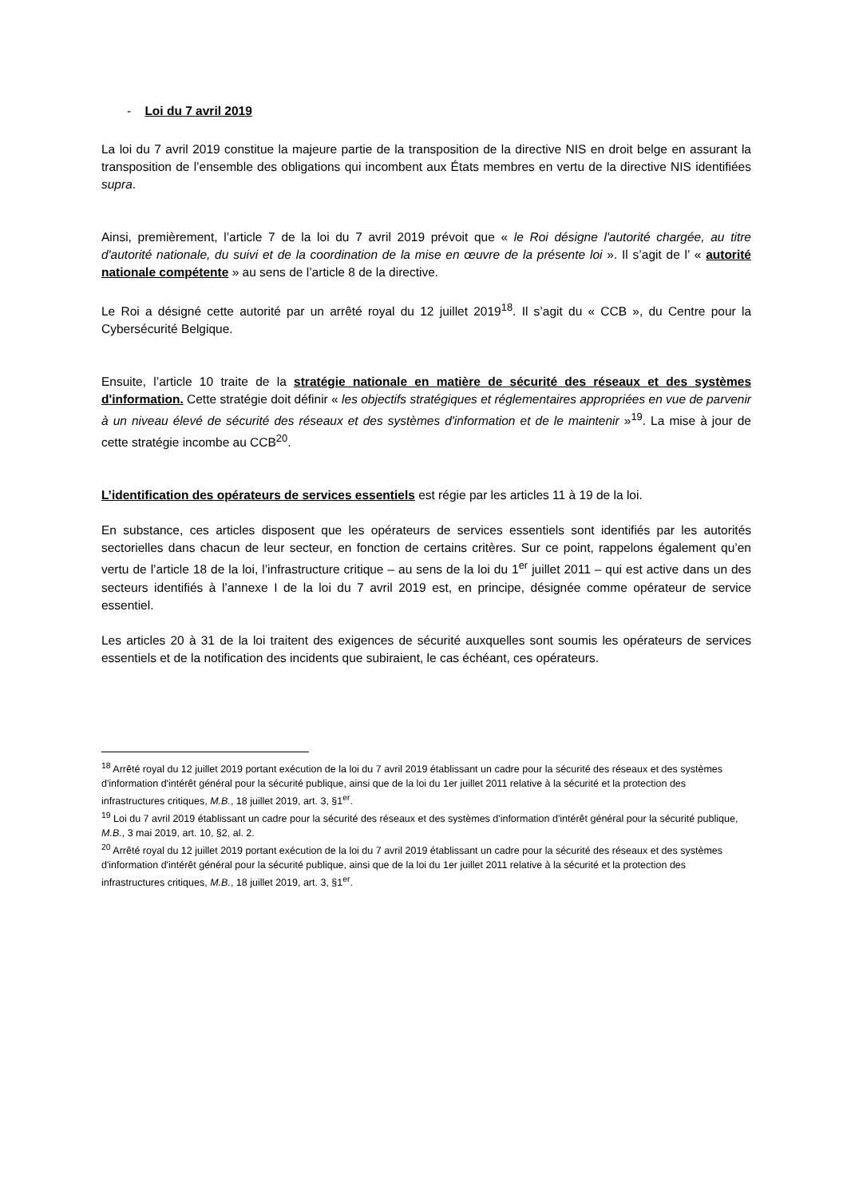- Loi du 7 avril 2019
La loi du 7 avril 2019 constitue la majeure partie de la transposition de la directive NIS en droit belge en assurant la transposition de l’ensemble des obligations qui incombent aux États membres en vertu de la directive NIS identifiées supra.
Ainsi, premièrement, l’article 7 de la loi du 7 avril 2019 prévoit que « le Roi désigne l'autorité chargée, au titre d'autorité nationale, du suivi et de la coordination de la mise en œuvre de la présente loi ». Il s’agit de l’ « autorité nationale compétente » au sens de l’article 8 de la directive.
Le Roi a désigné cette autorité par un arrêté royal du 12 juillet 2019<sup>18</sup>. Il s’agit du « CCB », du Centre pour la Cybersécurité Belgique.
Ensuite, l’article 10 traite de la stratégie nationale en matière de sécurité des réseaux et des systèmes d'information. Cette stratégie doit définir « les objectifs stratégiques et réglementaires appropriées en vue de parvenir à un niveau élevé de sécurité des réseaux et des systèmes d'information et de le maintenir »<sup>19</sup>. La mise à jour de cette stratégie incombe au CCB<sup>20</sup>.
L’identification des opérateurs de services essentiels est régie par les articles 11 à 19 de la loi.
En substance, ces articles disposent que les opérateurs de services essentiels sont identifiés par les autorités sectorielles dans chacun de leur secteur, en fonction de certains critères. Sur ce point, rappelons également qu’en vertu de l’article 18 de la loi, l’infrastructure critique – au sens de la loi du 1<sup>er</sup> juillet 2011 – qui est active dans un des secteurs identifiés à l’annexe I de la loi du 7 avril 2019 est, en principe, désignée comme opérateur de service essentiel.
Les articles 20 à 31 de la loi traitent des exigences de sécurité auxquelles sont soumis les opérateurs de services essentiels et de la notification des incidents que subiraient, le cas échéant, ces opérateurs.
<sup>18</sup> Arrêté royal du 12 juillet 2019 portant exécution de la loi du 7 avril 2019 établissant un cadre pour la sécurité des réseaux et des systèmes d'information d'intérêt général pour la sécurité publique, ainsi que de la loi du 1er juillet 2011 relative à la sécurité et la protection des infrastructures critiques, M.B., 18 juillet 2019, art. 3, §1<sup>er</sup>.
<sup>19</sup> Loi du 7 avril 2019 établissant un cadre pour la sécurité des réseaux et des systèmes d'information d'intérêt général pour la sécurité publique, M.B., 3 mai 2019, art. 10, §2, al. 2.
<sup>20</sup> Arrêté royal du 12 juillet 2019 portant exécution de la loi du 7 avril 2019 établissant un cadre pour la sécurité des réseaux et des systèmes d'information d'intérêt général pour la sécurité publique, ainsi que de la loi du 1er juillet 2011 relative à la sécurité et la protection des infrastructures critiques, M.B., 18 juillet 2019, art. 3, §1<sup>er</sup>.